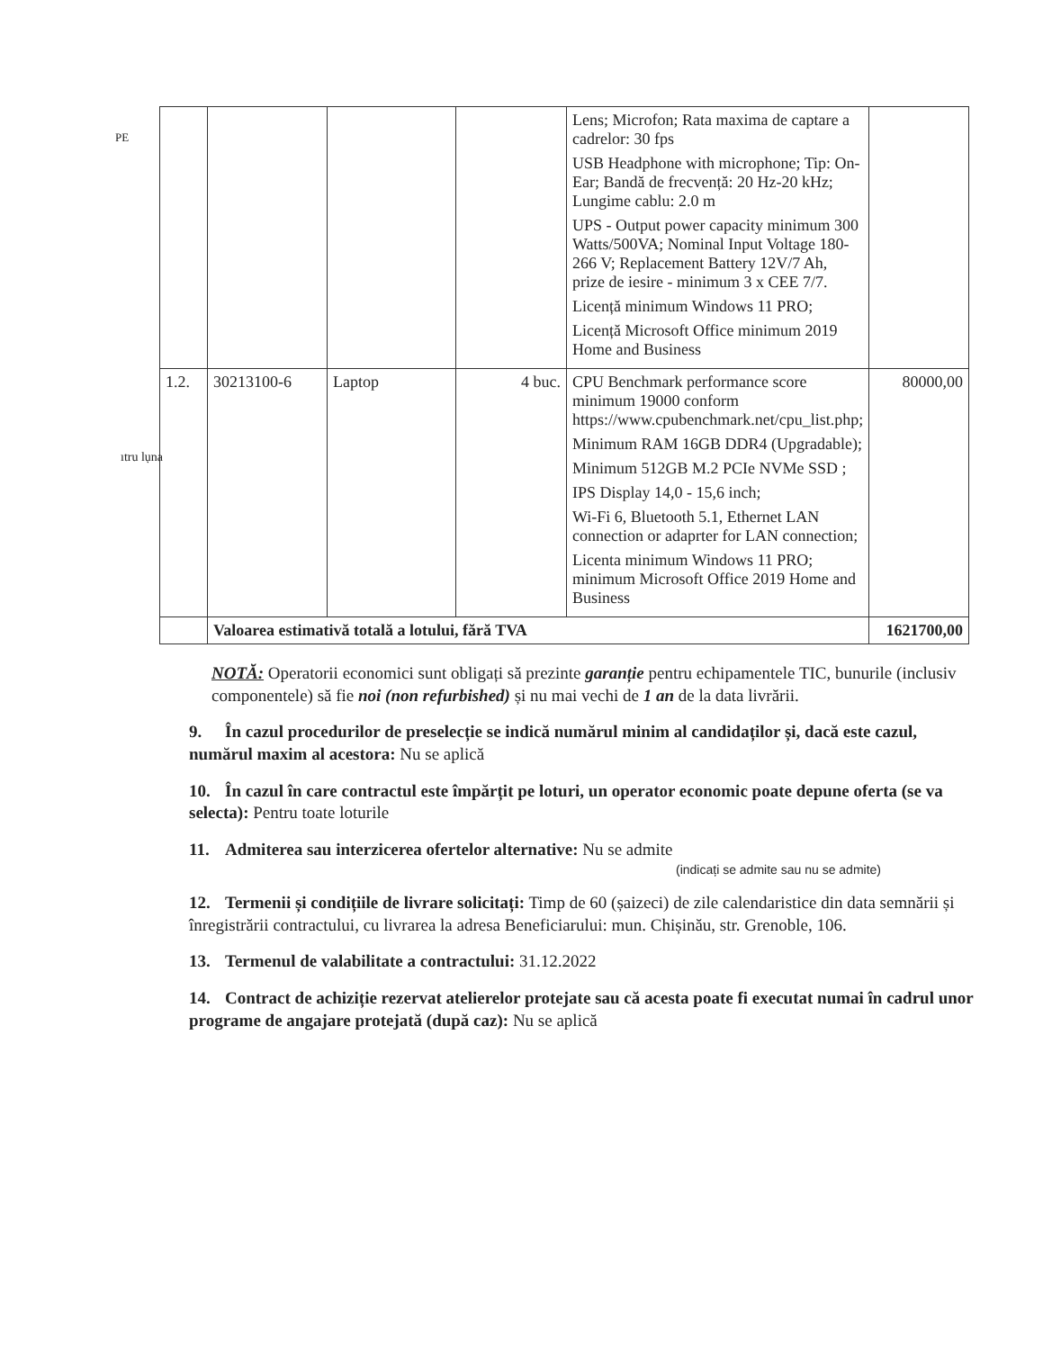PE
ıtru lụna
| | | | | Lens; Microfon; Rata maxima de captare a cadrelor: 30 fps USB Headphone with microphone; Tip: On-Ear; Bandă de frecvență: 20 Hz-20 kHz; Lungime cablu: 2.0 m UPS - Output power capacity minimum 300 Watts/500VA; Nominal Input Voltage 180-266 V; Replacement Battery 12V/7 Ah, prize de iesire - minimum 3 x CEE 7/7. Licență minimum Windows 11 PRO; Licență Microsoft Office minimum 2019 Home and Business | |
| 1.2. | 30213100-6 | Laptop | 4 buc. | CPU Benchmark performance score minimum 19000 conform https://www.cpubenchmark.net/cpu_list.php; Minimum RAM 16GB DDR4 (Upgradable); Minimum 512GB M.2 PCIe NVMe SSD ; IPS Display 14,0 - 15,6 inch; Wi-Fi 6, Bluetooth 5.1, Ethernet LAN connection or adaprter for LAN connection; Licenta minimum Windows 11 PRO; minimum Microsoft Office 2019 Home and Business | 80000,00 |
| | Valoarea estimativă totală a lotului, fără TVA | | | | 1621700,00 |
NOTĂ: Operatorii economici sunt obligați să prezinte garanție pentru echipamentele TIC, bunurile (inclusiv componentele) să fie noi (non refurbished) și nu mai vechi de 1 an de la data livrării.
9. În cazul procedurilor de preselecție se indică numărul minim al candidaților și, dacă este cazul, numărul maxim al acestora: Nu se aplică
10. În cazul în care contractul este împărțit pe loturi, un operator economic poate depune oferta (se va selecta): Pentru toate loturile
11. Admiterea sau interzicerea ofertelor alternative: Nu se admite
(indicați se admite sau nu se admite)
12. Termenii și condițiile de livrare solicitați: Timp de 60 (șaizeci) de zile calendaristice din data semnării și înregistrării contractului, cu livrarea la adresa Beneficiarului: mun. Chișinău, str. Grenoble, 106.
13. Termenul de valabilitate a contractului: 31.12.2022
14. Contract de achiziție rezervat atelierelor protejate sau că acesta poate fi executat numai în cadrul unor programe de angajare protejată (după caz): Nu se aplică